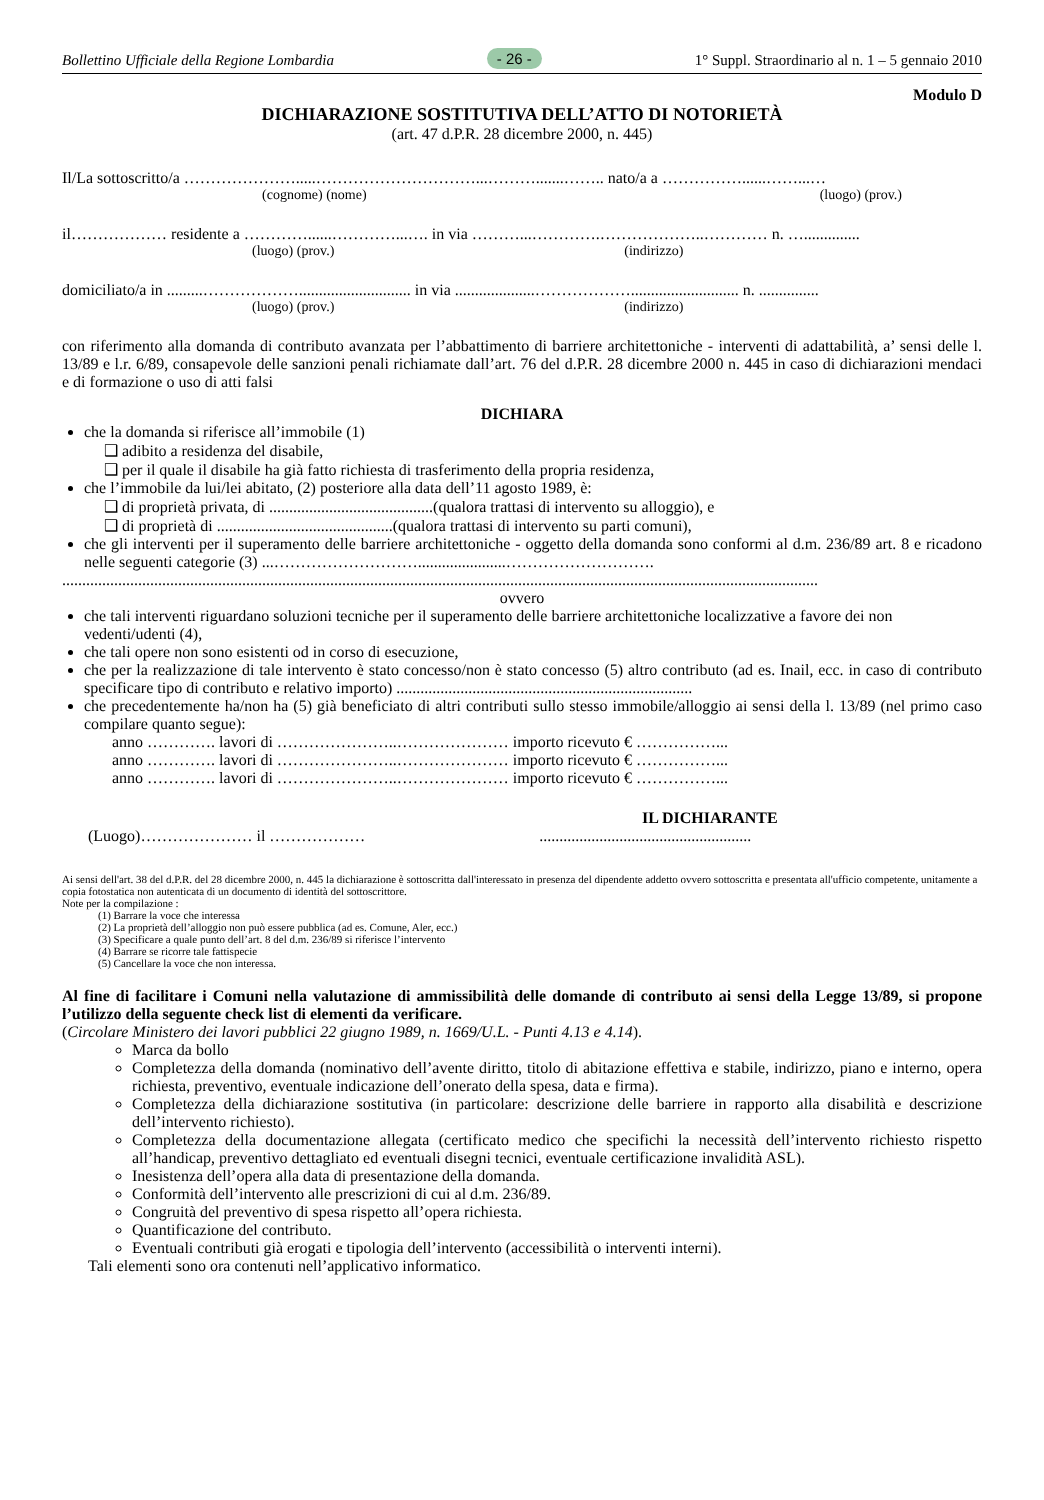Bollettino Ufficiale della Regione Lombardia - 26 - 1° Suppl. Straordinario al n. 1 – 5 gennaio 2010
Modulo D
DICHIARAZIONE SOSTITUTIVA DELL’ATTO DI NOTORIETÀ
(art. 47 d.P.R. 28 dicembre 2000, n. 445)
Il/La sottoscritto/a ………………….....…………………………...……….......…….. nato/a a ……………......……...…
(cognome) (nome) (luogo) (prov.)
il……………… residente a …………......…………...…. in via ………...………….………………..………… n. …..............
(luogo) (prov.) (indirizzo)
domiciliato/a in .........………………............................ in via ....................………………........................... n. ...............
(luogo) (prov.) (indirizzo)
con riferimento alla domanda di contributo avanzata per l’abbattimento di barriere architettoniche - interventi di adattabilità, a’ sensi delle l. 13/89 e l.r. 6/89, consapevole delle sanzioni penali richiamate dall’art. 76 del d.P.R. 28 dicembre 2000 n. 445 in caso di dichiarazioni mendaci e di formazione o uso di atti falsi
DICHIARA
che la domanda si riferisce all’immobile (1)
❑ adibito a residenza del disabile,
❑ per il quale il disabile ha già fatto richiesta di trasferimento della propria residenza,
che l’immobile da lui/lei abitato, (2) posteriore alla data dell’11 agosto 1989, è:
❑ di proprietà privata, di .........................................(qualora trattasi di intervento su alloggio), e
❑ di proprietà di ............................................(qualora trattasi di intervento su parti comuni),
che gli interventi per il superamento delle barriere architettoniche - oggetto della domanda sono conformi al d.m. 236/89 art. 8 e ricadono nelle seguenti categorie (3) ...………………………......................……………………….
.............................................................................................................................................................................................
ovvero
che tali interventi riguardano soluzioni tecniche per il superamento delle barriere architettoniche localizzative a favore dei non vedenti/udenti (4),
che tali opere non sono esistenti od in corso di esecuzione,
che per la realizzazione di tale intervento è stato concesso/non è stato concesso (5) altro contributo (ad es. Inail, ecc. in caso di contributo specificare tipo di contributo e relativo importo) ..........................................................................
che precedentemente ha/non ha (5) già beneficiato di altri contributi sullo stesso immobile/alloggio ai sensi della l. 13/89 (nel primo caso compilare quanto segue):
anno …………. lavori di …………………..………………… importo ricevuto € ……………...
anno …………. lavori di …………………..………………… importo ricevuto € ……………...
anno …………. lavori di …………………..………………… importo ricevuto € ……………...
IL DICHIARANTE
(Luogo)………………… il ……………… .....................................................
Ai sensi dell'art. 38 del d.P.R. del 28 dicembre 2000, n. 445 la dichiarazione è sottoscritta dall'interessato in presenza del dipendente addetto ovvero sottoscritta e presentata all'ufficio competente, unitamente a copia fotostatica non autenticata di un documento di identità del sottoscrittore.
Note per la compilazione :
(1) Barrare la voce che interessa
(2) La proprietà dell’alloggio non può essere pubblica (ad es. Comune, Aler, ecc.)
(3) Specificare a quale punto dell’art. 8 del d.m. 236/89 si riferisce l’intervento
(4) Barrare se ricorre tale fattispecie
(5) Cancellare la voce che non interessa.
Al fine di facilitare i Comuni nella valutazione di ammissibilità delle domande di contributo ai sensi della Legge 13/89, si propone l’utilizzo della seguente check list di elementi da verificare.
(Circolare Ministero dei lavori pubblici 22 giugno 1989, n. 1669/U.L. - Punti 4.13 e 4.14).
Marca da bollo
Completezza della domanda (nominativo dell’avente diritto, titolo di abitazione effettiva e stabile, indirizzo, piano e interno, opera richiesta, preventivo, eventuale indicazione dell’onerato della spesa, data e firma).
Completezza della dichiarazione sostitutiva (in particolare: descrizione delle barriere in rapporto alla disabilità e descrizione dell’intervento richiesto).
Completezza della documentazione allegata (certificato medico che specifichi la necessità dell’intervento richiesto rispetto all’handicap, preventivo dettagliato ed eventuali disegni tecnici, eventuale certificazione invalidità ASL).
Inesistenza dell’opera alla data di presentazione della domanda.
Conformità dell’intervento alle prescrizioni di cui al d.m. 236/89.
Congruità del preventivo di spesa rispetto all’opera richiesta.
Quantificazione del contributo.
Eventuali contributi già erogati e tipologia dell’intervento (accessibilità o interventi interni).
Tali elementi sono ora contenuti nell’applicativo informatico.